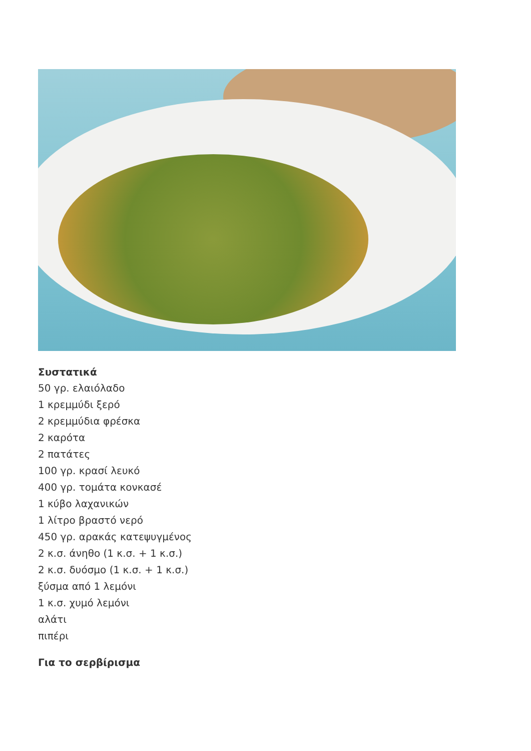Συστατικά
50 γρ. ελαιόλαδο
1 κρεμμύδι ξερό
2 κρεμμύδια φρέσκα
2 καρότα
2 πατάτες
100 γρ. κρασί λευκό
400 γρ. τομάτα κονκασέ
1 κύβο λαχανικών
1 λίτρο βραστό νερό
450 γρ. αρακάς κατεψυγμένος
2 κ.σ. άνηθο (1 κ.σ. + 1 κ.σ.)
2 κ.σ. δυόσμο (1 κ.σ. + 1 κ.σ.)
ξύσμα από 1 λεμόνι
1 κ.σ. χυμό λεμόνι
αλάτι
πιπέρι
Για το σερβίρισμα